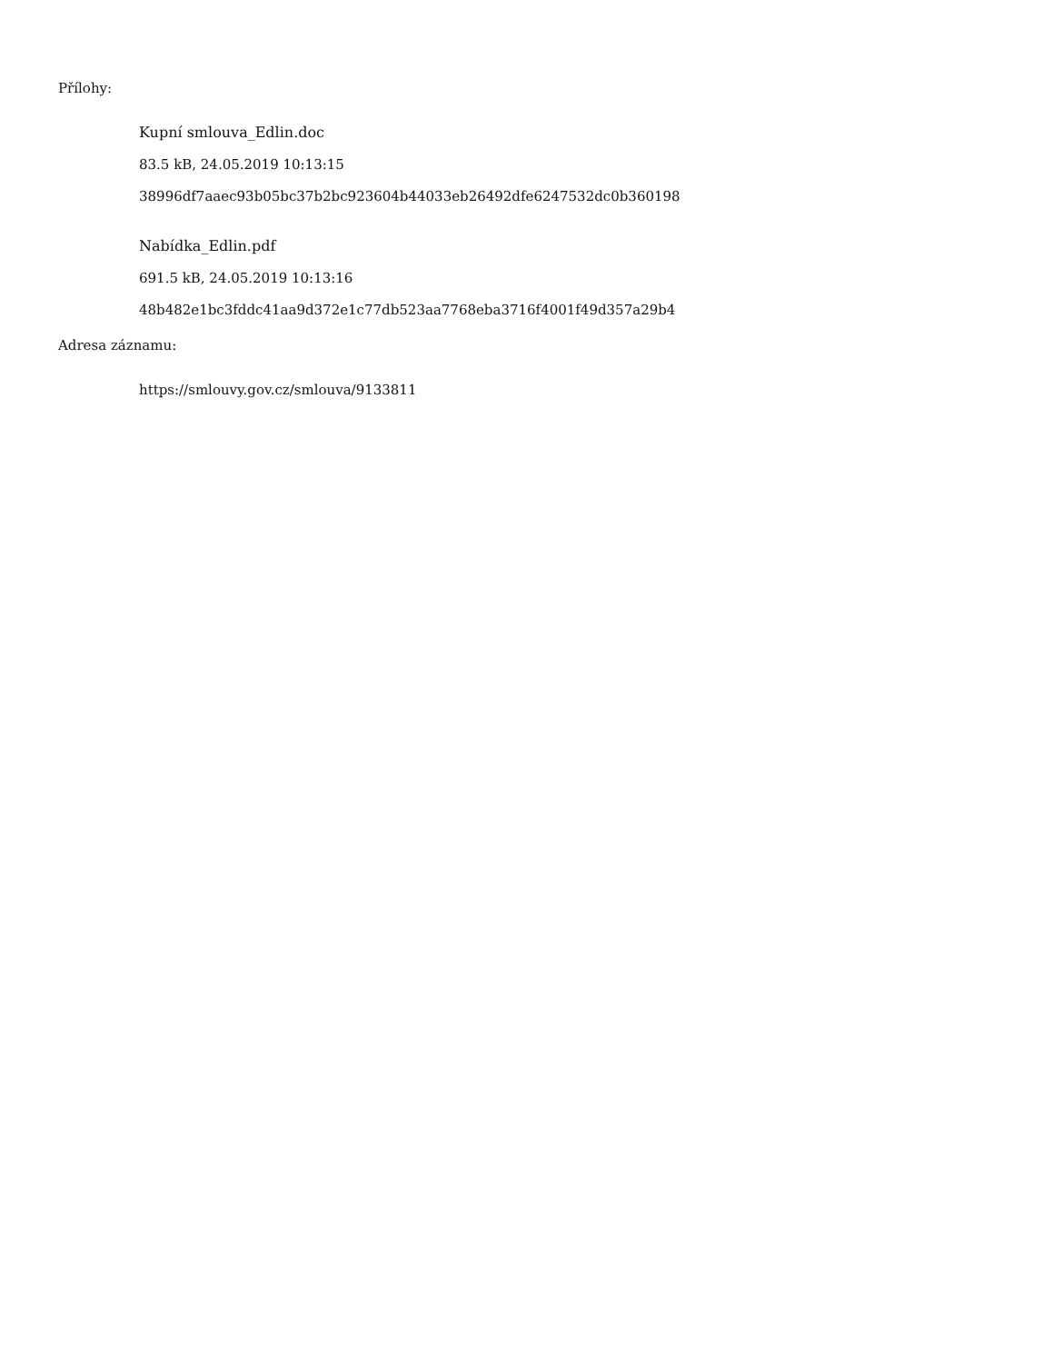Přílohy:
Kupní smlouva_Edlin.doc
83.5 kB, 24.05.2019 10:13:15
38996df7aaec93b05bc37b2bc923604b44033eb26492dfe6247532dc0b360198
Nabídka_Edlin.pdf
691.5 kB, 24.05.2019 10:13:16
48b482e1bc3fddc41aa9d372e1c77db523aa7768eba3716f4001f49d357a29b4
Adresa záznamu:
https://smlouvy.gov.cz/smlouva/9133811